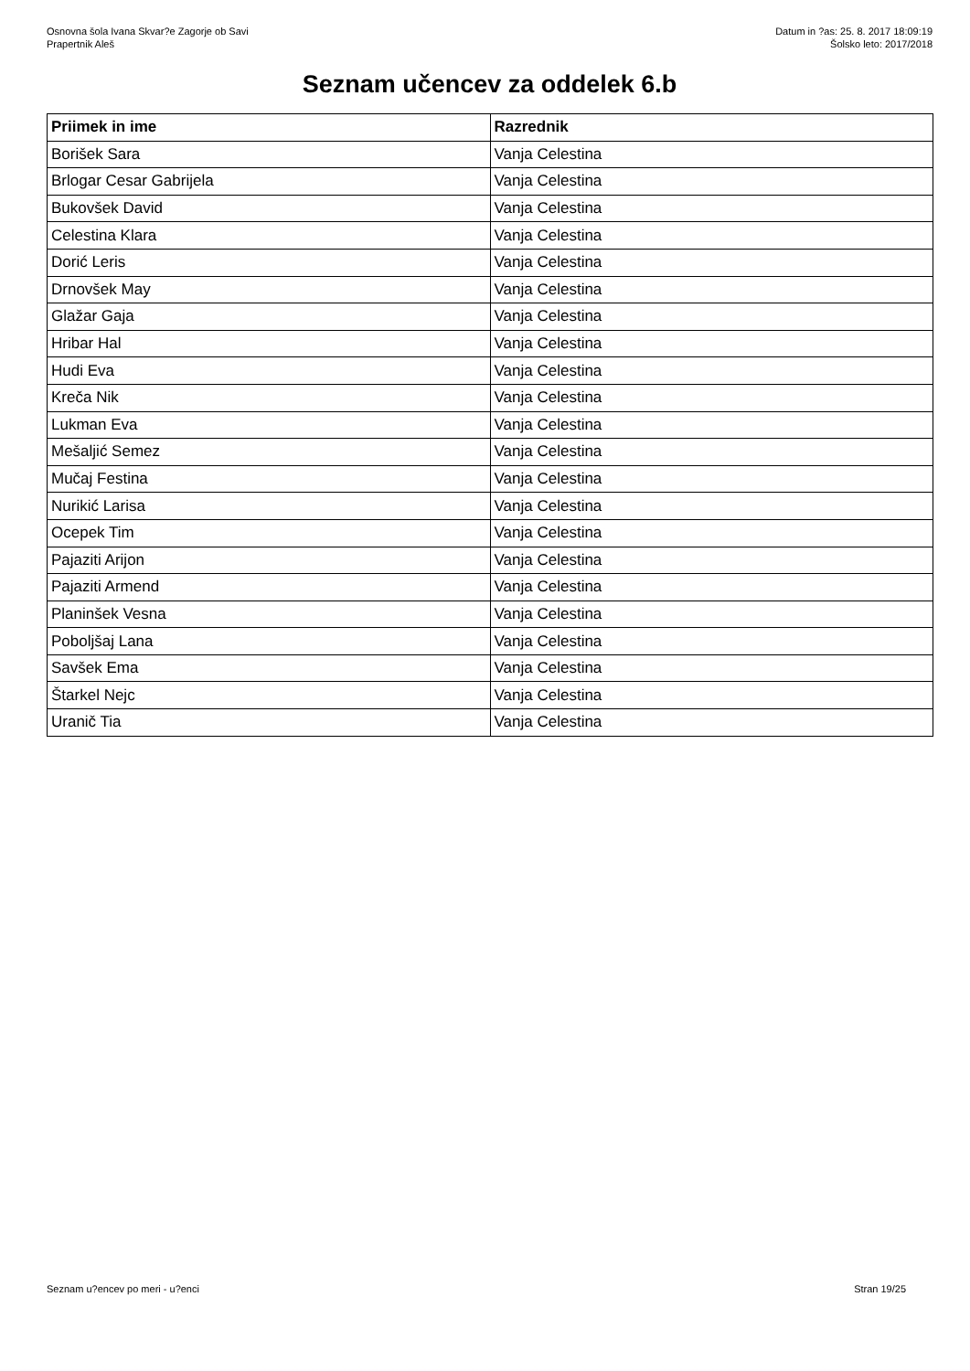Osnovna šola Ivana Skvar?e Zagorje ob Savi
Prapertnik Aleš
Datum in ?as: 25. 8. 2017 18:09:19
Šolsko leto: 2017/2018
Seznam učencev za oddelek 6.b
| Priimek in ime | Razrednik |
| --- | --- |
| Borišek Sara | Vanja Celestina |
| Brlogar Cesar Gabrijela | Vanja Celestina |
| Bukovšek David | Vanja Celestina |
| Celestina Klara | Vanja Celestina |
| Dorić Leris | Vanja Celestina |
| Drnovšek May | Vanja Celestina |
| Glažar Gaja | Vanja Celestina |
| Hribar Hal | Vanja Celestina |
| Hudi Eva | Vanja Celestina |
| Kreča Nik | Vanja Celestina |
| Lukman Eva | Vanja Celestina |
| Mešaljić Semez | Vanja Celestina |
| Mučaj Festina | Vanja Celestina |
| Nurikić Larisa | Vanja Celestina |
| Ocepek Tim | Vanja Celestina |
| Pajaziti Arijon | Vanja Celestina |
| Pajaziti Armend | Vanja Celestina |
| Planinšek Vesna | Vanja Celestina |
| Poboljšaj Lana | Vanja Celestina |
| Savšek Ema | Vanja Celestina |
| Štarkel Nejc | Vanja Celestina |
| Uranič Tia | Vanja Celestina |
Seznam u?encev po meri - u?enci Stran 19/25